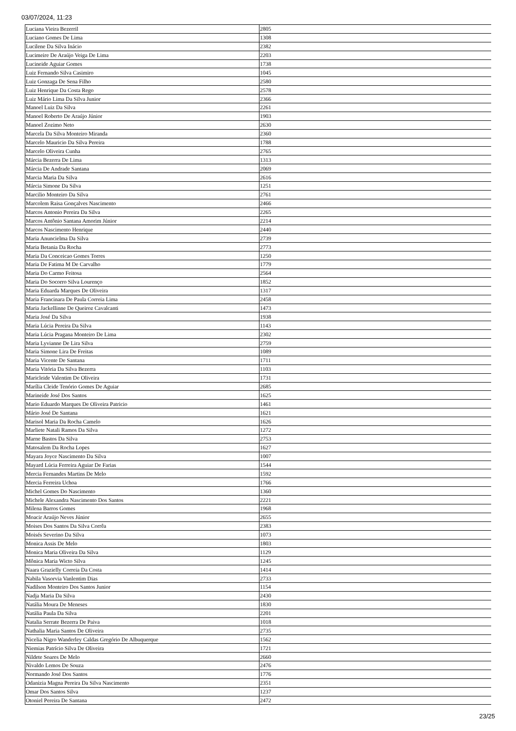03/07/2024, 11:23
| Luciana Vieira Bezerril | 2805 |
| Luciano Gomes De Lima | 1308 |
| Lucilene Da Silva Inácio | 2382 |
| Lucimeire De Araújo Veiga De Lima | 2203 |
| Lucineide Aguiar Gomes | 1738 |
| Luiz Fernando Silva Casimiro | 1045 |
| Luiz Gonzaga De Sena Filho | 2580 |
| Luiz Henrique Da Costa Rego | 2578 |
| Luiz Mário Lima Da Silva Junior | 2366 |
| Manoel Luiz Da Silva | 2261 |
| Manoel Roberto De Araújo Júnior | 1903 |
| Manoel Zozimo Neto | 2630 |
| Marcela Da Silva Monteiro Miranda | 2360 |
| Marcelo Mauricio Da Silva Pereira | 1788 |
| Marcelo Oliveira Cunha | 2765 |
| Márcia Bezerra De Lima | 1313 |
| Márcia De Andrade Santana | 2069 |
| Marcia Maria Da Silva | 2616 |
| Márcia Simone Da Silva | 1251 |
| Marcilio Monteiro Da Silva | 2761 |
| Marcolem Raisa Gonçalves Nascimento | 2466 |
| Marcos Antonio Pereira Da Silva | 2265 |
| Marcos Antônio Santana Amorim Júnior | 2214 |
| Marcos Nascimento Henrique | 2440 |
| Maria Anuncielma Da Silva | 2739 |
| Maria Betania Da Rocha | 2773 |
| Maria Da Conceicao Gomes Torres | 1250 |
| Maria De Fatima M De Carvalho | 1779 |
| Maria Do Carmo Feitosa | 2564 |
| Maria Do Socorro Silva Lourenço | 1852 |
| Maria Eduarda Marques De Oliveira | 1317 |
| Maria Francinara De Paula Correia Lima | 2458 |
| Maria Jackellinne De Queiroz Cavalcanti | 1473 |
| Maria José Da Silva | 1938 |
| Maria Lúcia Pereira Da Silva | 1143 |
| Maria Lúcia Pragana Monteiro De Lima | 2302 |
| Maria Lyvianne De Lira Silva | 2759 |
| Maria Simone Lira De Freitas | 1089 |
| Maria Vicente De Santana | 1711 |
| Maria Vitória Da Silva Bezerra | 1103 |
| Maricleide Valentim De Oliveira | 1731 |
| Marília Cleide Tenório Gomes De Aguiar | 2685 |
| Marineide José Dos Santos | 1625 |
| Mario Eduardo Marques De Oliveira Patricio | 1461 |
| Mário José De Santana | 1621 |
| Marisol Maria Da Rocha Camelo | 1626 |
| Marliete Natali Ramos Da Silva | 1272 |
| Marne Bastos Da Silva | 2753 |
| Matosalem Da Rocha Lopes | 1627 |
| Mayara Joyce Nascimento Da Silva | 1007 |
| Mayard Lúcia Ferreira Aguiar De Farias | 1544 |
| Mercia Fernandes Martins De Melo | 1592 |
| Mercia Ferreira Uchoa | 1766 |
| Michel Gomes Do Nascimento | 1360 |
| Michele Alexandra Nascimento Dos Santos | 2221 |
| Milena Barros Gomes | 1968 |
| Moacir Araújo Neves Júnior | 2655 |
| Moises Dos Santos Da Silva Corrêa | 2383 |
| Moisés Severino Da Silva | 1073 |
| Monica Assis De Melo | 1803 |
| Monica Maria Oliveira Da Silva | 1129 |
| Mônica Maria Wicto Silva | 1245 |
| Naara Grazielly Correia Da Costa | 1414 |
| Nabila Vasorvia Vanlentim Dias | 2733 |
| Nadilson Monteiro Dos Santos Junior | 1154 |
| Nadja Maria Da Silva | 2430 |
| Natália Moura De Meneses | 1830 |
| Natália Paula Da Silva | 2201 |
| Natalia Serrate Bezerra De Paiva | 1018 |
| Nathalia Maria Santos De Oliveira | 2735 |
| Nicelia Nigro Wanderley Caldas Gregório De Albuquerque | 1562 |
| Niemias Patrício Silva De Oliveira | 1721 |
| Nildete Soares De Melo | 2660 |
| Nivaldo Lemos De Souza | 2476 |
| Normando José Dos Santos | 1776 |
| Odanizia Magna Pereira Da Silva Nascimento | 2351 |
| Omar Dos Santos Silva | 1237 |
| Otoniel Pereira De Santana | 2472 |
23/25